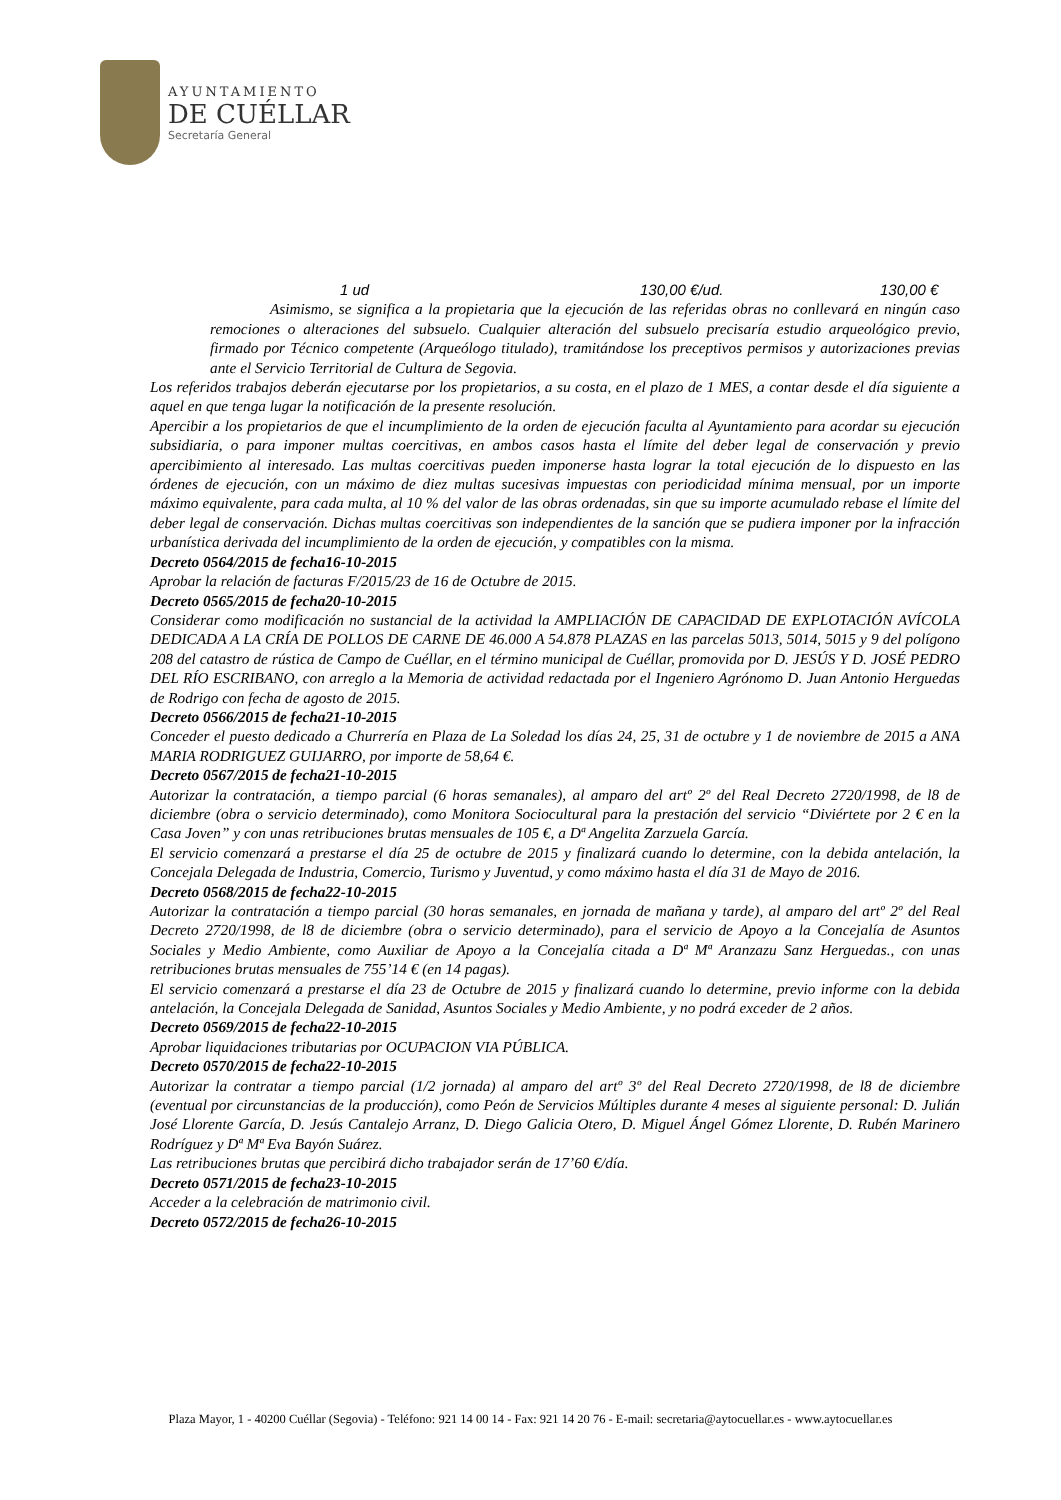AYUNTAMIENTO
DE CUÉLLAR
Secretaría General
1 ud 130,00 €/ud. 130,00 €
Asimismo, se significa a la propietaria que la ejecución de las referidas obras no conllevará en ningún caso remociones o alteraciones del subsuelo. Cualquier alteración del subsuelo precisaría estudio arqueológico previo, firmado por Técnico competente (Arqueólogo titulado), tramitándose los preceptivos permisos y autorizaciones previas ante el Servicio Territorial de Cultura de Segovia.
Los referidos trabajos deberán ejecutarse por los propietarios, a su costa, en el plazo de 1 MES, a contar desde el día siguiente a aquel en que tenga lugar la notificación de la presente resolución.
Apercibir a los propietarios de que el incumplimiento de la orden de ejecución faculta al Ayuntamiento para acordar su ejecución subsidiaria, o para imponer multas coercitivas, en ambos casos hasta el límite del deber legal de conservación y previo apercibimiento al interesado. Las multas coercitivas pueden imponerse hasta lograr la total ejecución de lo dispuesto en las órdenes de ejecución, con un máximo de diez multas sucesivas impuestas con periodicidad mínima mensual, por un importe máximo equivalente, para cada multa, al 10 % del valor de las obras ordenadas, sin que su importe acumulado rebase el límite del deber legal de conservación. Dichas multas coercitivas son independientes de la sanción que se pudiera imponer por la infracción urbanística derivada del incumplimiento de la orden de ejecución, y compatibles con la misma.
Decreto 0564/2015 de fecha16-10-2015
Aprobar la relación de facturas F/2015/23 de 16 de Octubre de 2015.
Decreto 0565/2015 de fecha20-10-2015
Considerar como modificación no sustancial de la actividad la AMPLIACIÓN DE CAPACIDAD DE EXPLOTACIÓN AVÍCOLA DEDICADA A LA CRÍA DE POLLOS DE CARNE DE 46.000 A 54.878 PLAZAS en las parcelas 5013, 5014, 5015 y 9 del polígono 208 del catastro de rústica de Campo de Cuéllar, en el término municipal de Cuéllar, promovida por D. JESÚS Y D. JOSÉ PEDRO DEL RÍO ESCRIBANO, con arreglo a la Memoria de actividad redactada por el Ingeniero Agrónomo D. Juan Antonio Herguedas de Rodrigo con fecha de agosto de 2015.
Decreto 0566/2015 de fecha21-10-2015
Conceder el puesto dedicado a Churrería en Plaza de La Soledad los días 24, 25, 31 de octubre y 1 de noviembre de 2015 a ANA MARIA RODRIGUEZ GUIJARRO, por importe de 58,64 €.
Decreto 0567/2015 de fecha21-10-2015
Autorizar la contratación, a tiempo parcial (6 horas semanales), al amparo del artº 2º del Real Decreto 2720/1998, de l8 de diciembre (obra o servicio determinado), como Monitora Sociocultural para la prestación del servicio “Diviértete por 2 € en la Casa Joven” y con unas retribuciones brutas mensuales de 105 €, a Dª Angelita Zarzuela García.
El servicio comenzará a prestarse el día 25 de octubre de 2015 y finalizará cuando lo determine, con la debida antelación, la Concejala Delegada de Industria, Comercio, Turismo y Juventud, y como máximo hasta el día 31 de Mayo de 2016.
Decreto 0568/2015 de fecha22-10-2015
Autorizar la contratación a tiempo parcial (30 horas semanales, en jornada de mañana y tarde), al amparo del artº 2º del Real Decreto 2720/1998, de l8 de diciembre (obra o servicio determinado), para el servicio de Apoyo a la Concejalía de Asuntos Sociales y Medio Ambiente, como Auxiliar de Apoyo a la Concejalía citada a Dª Mª Aranzazu Sanz Herguedas., con unas retribuciones brutas mensuales de 755’14 € (en 14 pagas).
El servicio comenzará a prestarse el día 23 de Octubre de 2015 y finalizará cuando lo determine, previo informe con la debida antelación, la Concejala Delegada de Sanidad, Asuntos Sociales y Medio Ambiente, y no podrá exceder de 2 años.
Decreto 0569/2015 de fecha22-10-2015
Aprobar liquidaciones tributarias por OCUPACION VIA PÚBLICA.
Decreto 0570/2015 de fecha22-10-2015
Autorizar la contratar a tiempo parcial (1/2 jornada) al amparo del artº 3º del Real Decreto 2720/1998, de l8 de diciembre (eventual por circunstancias de la producción), como Peón de Servicios Múltiples durante 4 meses al siguiente personal: D. Julián José Llorente García, D. Jesús Cantalejo Arranz, D. Diego Galicia Otero, D. Miguel Ángel Gómez Llorente, D. Rubén Marinero Rodríguez y Dª Mª Eva Bayón Suárez.
Las retribuciones brutas que percibirá dicho trabajador serán de 17’60 €/día.
Decreto 0571/2015 de fecha23-10-2015
Acceder a la celebración de matrimonio civil.
Decreto 0572/2015 de fecha26-10-2015
Plaza Mayor, 1 - 40200 Cuéllar (Segovia) - Teléfono: 921 14 00 14 - Fax: 921 14 20 76 - E-mail: secretaria@aytocuellar.es - www.aytocuellar.es